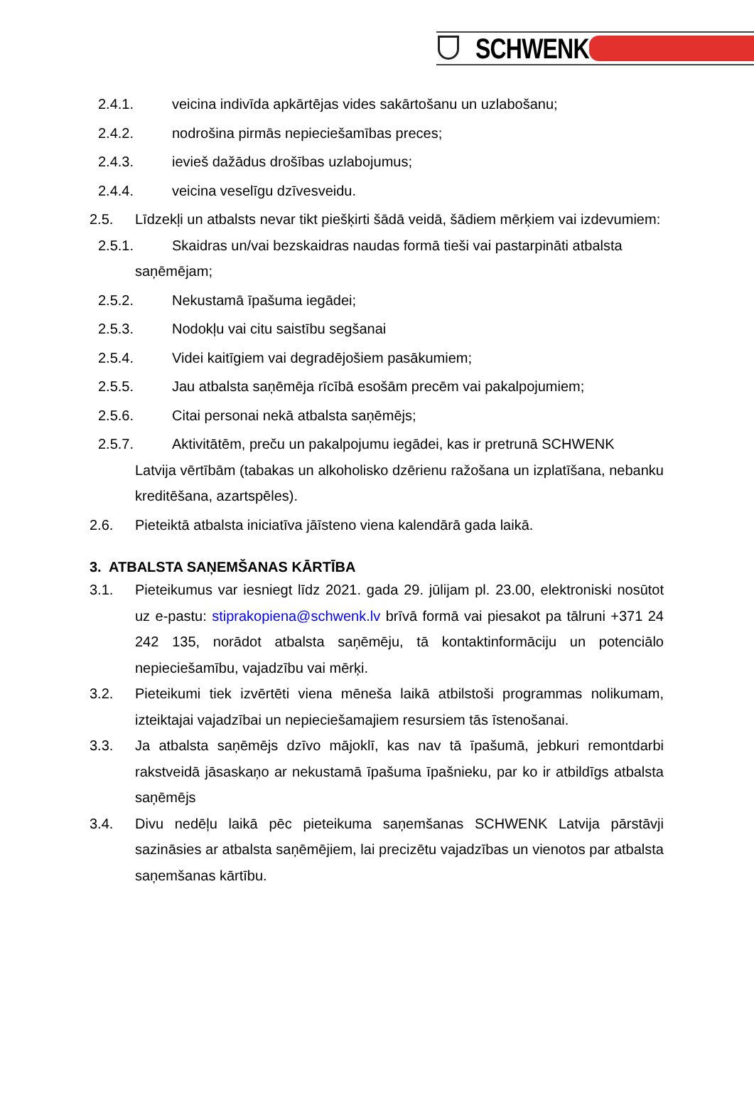SCHWENK
2.4.1. veicina indivīda apkārtējas vides sakārtošanu un uzlabošanu;
2.4.2. nodrošina pirmās nepieciešamības preces;
2.4.3. ievieš dažādus drošības uzlabojumus;
2.4.4. veicina veselīgu dzīvesveidu.
2.5. Līdzekļi un atbalsts nevar tikt piešķirti šādā veidā, šādiem mērķiem vai izdevumiem:
2.5.1. Skaidras un/vai bezskaidras naudas formā tieši vai pastarpināti atbalsta
saņēmējam;
2.5.2. Nekustamā īpašuma iegādei;
2.5.3. Nodokļu vai citu saistību segšanai
2.5.4. Videi kaitīgiem vai degradējošiem pasākumiem;
2.5.5. Jau atbalsta saņēmēja rīcībā esošām precēm vai pakalpojumiem;
2.5.6. Citai personai nekā atbalsta saņēmējs;
2.5.7. Aktivitātēm, preču un pakalpojumu iegādei, kas ir pretrunā SCHWENK
Latvija vērtībām (tabakas un alkoholisko dzērienu ražošana un izplatīšana, nebanku kreditēšana, azartspēles).
2.6. Pieteiktā atbalsta iniciatīva jāīsteno viena kalendārā gada laikā.
3. ATBALSTA SAŅEMŠANAS KĀRTĪBA
3.1. Pieteikumus var iesniegt līdz 2021. gada 29. jūlijam pl. 23.00, elektroniski nosūtot uz e-pastu: stiprakopiena@schwenk.lv brīvā formā vai piesakot pa tālruni +371 24 242 135, norādot atbalsta saņēmēju, tā kontaktinformāciju un potenciālo nepieciešamību, vajadzību vai mērķi.
3.2. Pieteikumi tiek izvērtēti viena mēneša laikā atbilstoši programmas nolikumam, izteiktajai vajadzībai un nepieciešamajiem resursiem tās īstenošanai.
3.3. Ja atbalsta saņēmējs dzīvo mājoklī, kas nav tā īpašumā, jebkuri remontdarbi rakstveidā jāsaskaņo ar nekustamā īpašuma īpašnieku, par ko ir atbildīgs atbalsta saņēmējs
3.4. Divu nedēļu laikā pēc pieteikuma saņemšanas SCHWENK Latvija pārstāvji sazināsies ar atbalsta saņēmējiem, lai precizētu vajadzības un vienotos par atbalsta saņemšanas kārtību.